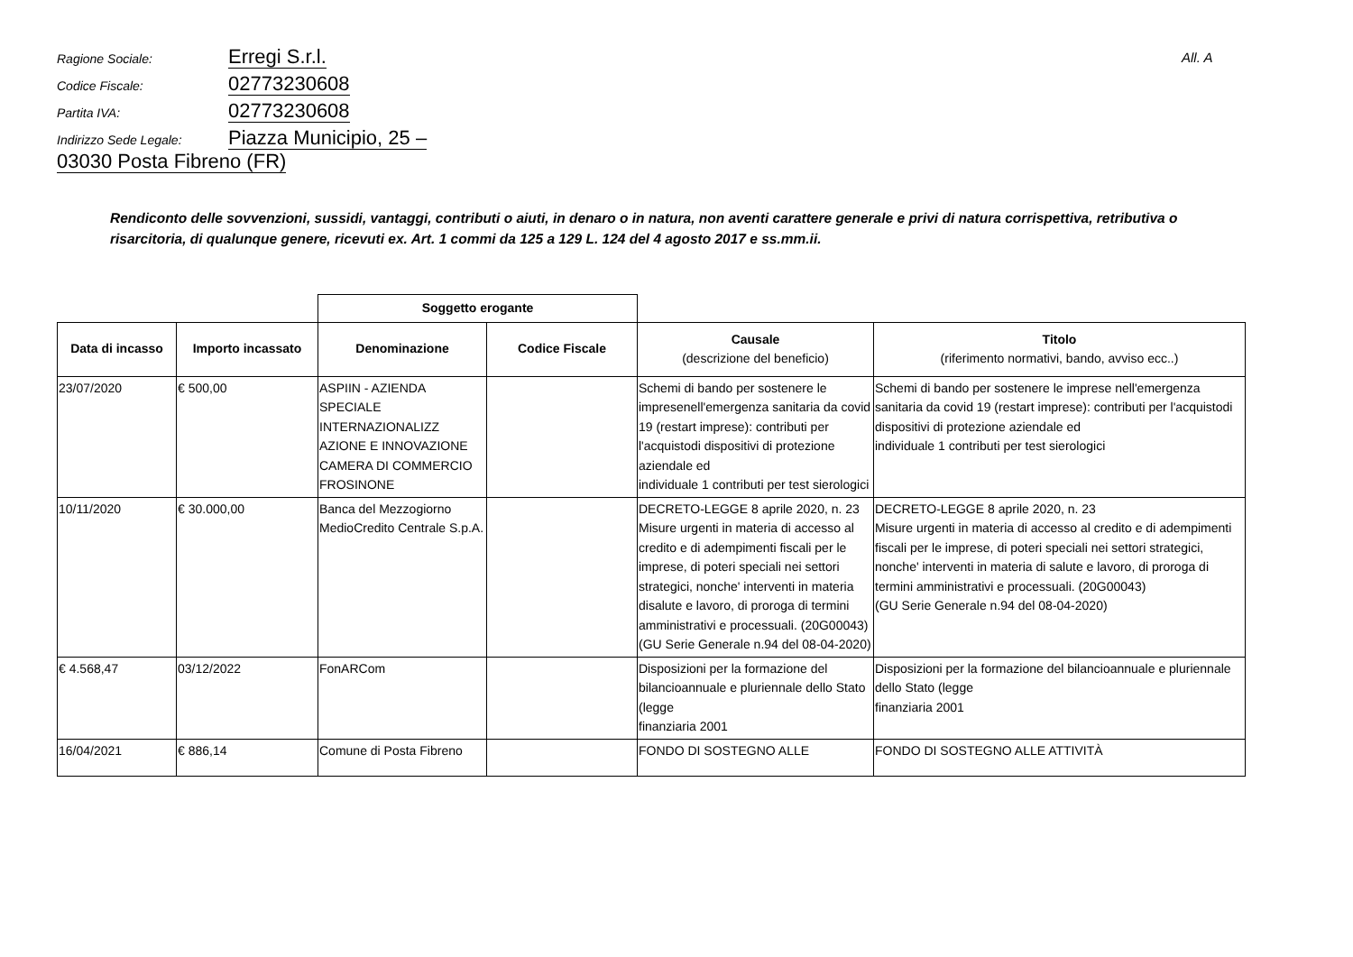All. A
Ragione Sociale: Erregi S.r.l.
Codice Fiscale: 02773230608
Partita IVA: 02773230608
Indirizzo Sede Legale: Piazza Municipio, 25 – 03030 Posta Fibreno (FR)
Rendiconto delle sovvenzioni, sussidi, vantaggi, contributi o aiuti, in denaro o in natura, non aventi carattere generale e privi di natura corrispettiva, retributiva o risarcitoria, di qualunque genere, ricevuti ex. Art. 1 commi da 125 a 129 L. 124 del 4 agosto 2017 e ss.mm.ii.
| | | Soggetto erogante | | | |
| --- | --- | --- | --- | --- | --- |
| Data di incasso | Importo incassato | Denominazione | Codice Fiscale | Causale (descrizione del beneficio) | Titolo (riferimento normativi, bando, avviso ecc..) |
| 23/07/2020 | € 500,00 | ASPIIN - AZIENDA SPECIALE INTERNAZIONALIZZ AZIONE E INNOVAZIONE CAMERA DI COMMERCIO FROSINONE | | Schemi di bando per sostenere le impresenell'emergenza sanitaria da covid 19 (restart imprese): contributi per l'acquistodi dispositivi di protezione aziendale ed individuale 1 contributi per test sierologici | Schemi di bando per sostenere le imprese nell'emergenza sanitaria da covid 19 (restart imprese): contributi per l'acquistodi dispositivi di protezione aziendale ed individuale 1 contributi per test sierologici |
| 10/11/2020 | € 30.000,00 | Banca del Mezzogiorno MedioCredito Centrale S.p.A. | | DECRETO-LEGGE 8 aprile 2020, n. 23 Misure urgenti in materia di accesso al credito e di adempimenti fiscali per le imprese, di poteri speciali nei settori strategici, nonche' interventi in materia disalute e lavoro, di proroga di termini amministrativi e processuali. (20G00043) (GU Serie Generale n.94 del 08-04-2020) | DECRETO-LEGGE 8 aprile 2020, n. 23 Misure urgenti in materia di accesso al credito e di adempimenti fiscali per le imprese, di poteri speciali nei settori strategici, nonche' interventi in materia di salute e lavoro, di proroga di termini amministrativi e processuali. (20G00043) (GU Serie Generale n.94 del 08-04-2020) |
| € 4.568,47 | 03/12/2022 | FonARCom | | Disposizioni per la formazione del bilancioannuale e pluriennale dello Stato (legge finanziaria 2001 | Disposizioni per la formazione del bilancioannuale e pluriennale dello Stato (legge finanziaria 2001 |
| 16/04/2021 | € 886,14 | Comune di Posta Fibreno | | FONDO DI SOSTEGNO ALLE | FONDO DI SOSTEGNO ALLE ATTIVITÀ |